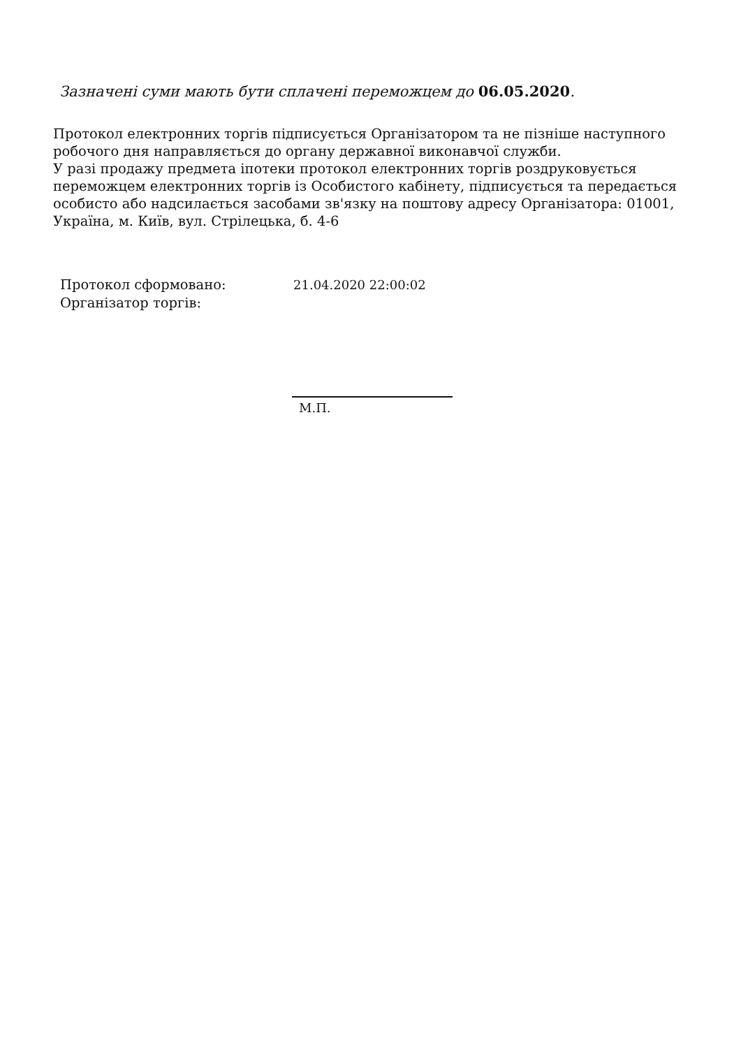Зазначені суми мають бути сплачені переможцем до 06.05.2020.
Протокол електронних торгів підписується Організатором та не пізніше наступного робочого дня направляється до органу державної виконавчої служби.
У разі продажу предмета іпотеки протокол електронних торгів роздруковується переможцем електронних торгів із Особистого кабінету, підписується та передається особисто або надсилається засобами зв'язку на поштову адресу Організатора: 01001, Україна, м. Київ, вул. Стрілецька, б. 4-6
Протокол сформовано: 21.04.2020 22:00:02
Організатор торгів:
М.П.